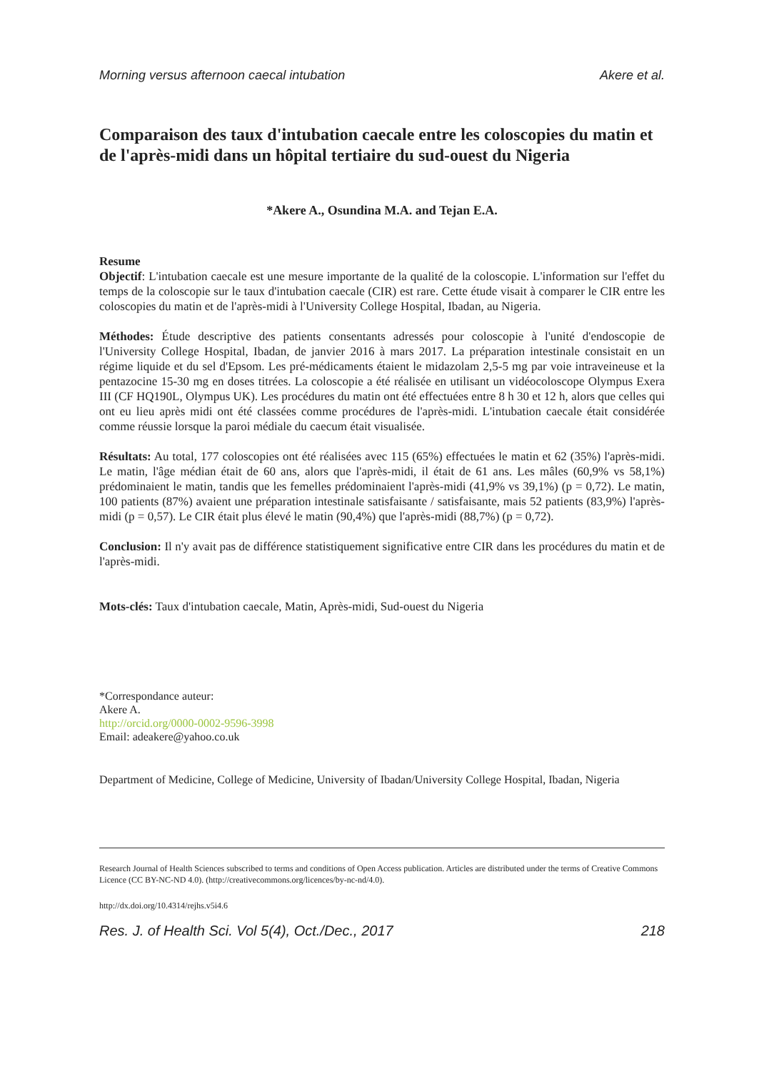Morning versus afternoon caecal intubation Akere et al.
Comparaison des taux d'intubation caecale entre les coloscopies du matin et de l'après-midi dans un hôpital tertiaire du sud-ouest du Nigeria
*Akere A., Osundina M.A. and Tejan E.A.
Resume
Objectif: L'intubation caecale est une mesure importante de la qualité de la coloscopie. L'information sur l'effet du temps de la coloscopie sur le taux d'intubation caecale (CIR) est rare. Cette étude visait à comparer le CIR entre les coloscopies du matin et de l'après-midi à l'University College Hospital, Ibadan, au Nigeria.
Méthodes: Étude descriptive des patients consentants adressés pour coloscopie à l'unité d'endoscopie de l'University College Hospital, Ibadan, de janvier 2016 à mars 2017. La préparation intestinale consistait en un régime liquide et du sel d'Epsom. Les pré-médicaments étaient le midazolam 2,5-5 mg par voie intraveineuse et la pentazocine 15-30 mg en doses titrées. La coloscopie a été réalisée en utilisant un vidéocoloscope Olympus Exera III (CF HQ190L, Olympus UK). Les procédures du matin ont été effectuées entre 8 h 30 et 12 h, alors que celles qui ont eu lieu après midi ont été classées comme procédures de l'après-midi. L'intubation caecale était considérée comme réussie lorsque la paroi médiale du caecum était visualisée.
Résultats: Au total, 177 coloscopies ont été réalisées avec 115 (65%) effectuées le matin et 62 (35%) l'après-midi. Le matin, l'âge médian était de 60 ans, alors que l'après-midi, il était de 61 ans. Les mâles (60,9% vs 58,1%) prédominaient le matin, tandis que les femelles prédominaient l'après-midi (41,9% vs 39,1%) (p = 0,72). Le matin, 100 patients (87%) avaient une préparation intestinale satisfaisante / satisfaisante, mais 52 patients (83,9%) l'après-midi (p = 0,57). Le CIR était plus élevé le matin (90,4%) que l'après-midi (88,7%) (p = 0,72).
Conclusion: Il n'y avait pas de différence statistiquement significative entre CIR dans les procédures du matin et de l'après-midi.
Mots-clés: Taux d'intubation caecale, Matin, Après-midi, Sud-ouest du Nigeria
*Correspondance auteur:
Akere A.
http://orcid.org/0000-0002-9596-3998
Email: adeakere@yahoo.co.uk
Department of Medicine, College of Medicine, University of Ibadan/University College Hospital, Ibadan, Nigeria
Research Journal of Health Sciences subscribed to terms and conditions of Open Access publication. Articles are distributed under the terms of Creative Commons Licence (CC BY-NC-ND 4.0). (http://creativecommons.org/licences/by-nc-nd/4.0).
http://dx.doi.org/10.4314/rejhs.v5i4.6
Res. J. of Health Sci. Vol 5(4), Oct./Dec., 2017 218